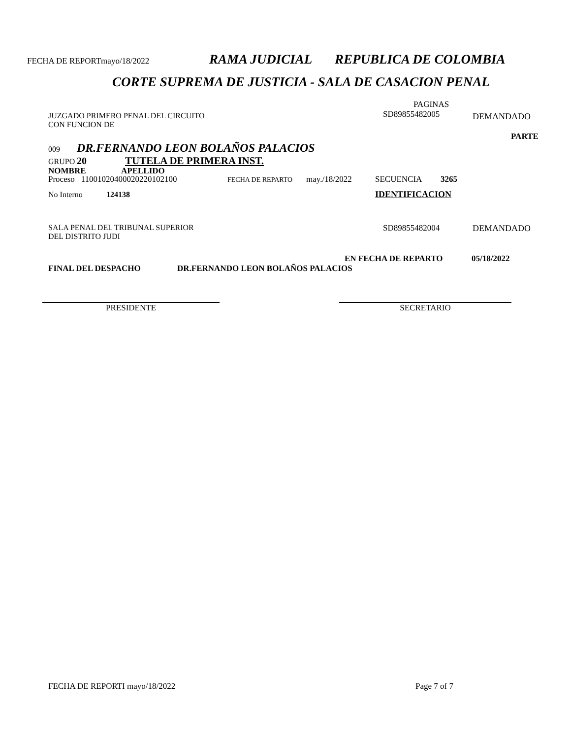FECHA DE REPORTmayo/18/2022 RAMA JUDICIAL REPUBLICA DE COLOMBIA
CORTE SUPREMA DE JUSTICIA - SALA DE CASACION PENAL
JUZGADO PRIMERO PENAL DEL CIRCUITO
CON FUNCION DE
PAGINAS
SD89855482005
DEMANDADO
PARTE
009 DR.FERNANDO LEON BOLAÑOS PALACIOS
GRUPO 20 TUTELA DE PRIMERA INST.
NOMBRE APELLIDO
Proceso 11001020400020220102100 FECHA DE REPARTO may./18/2022 SECUENCIA 3265
No Interno 124138 IDENTIFICACION
SALA PENAL DEL TRIBUNAL SUPERIOR
DEL DISTRITO JUDI
SD89855482004 DEMANDADO
EN FECHA DE REPARTO 05/18/2022
FINAL DEL DESPACHO DR.FERNANDO LEON BOLAÑOS PALACIOS
PRESIDENTE SECRETARIO
FECHA DE REPORTI mayo/18/2022 Page 7 of 7